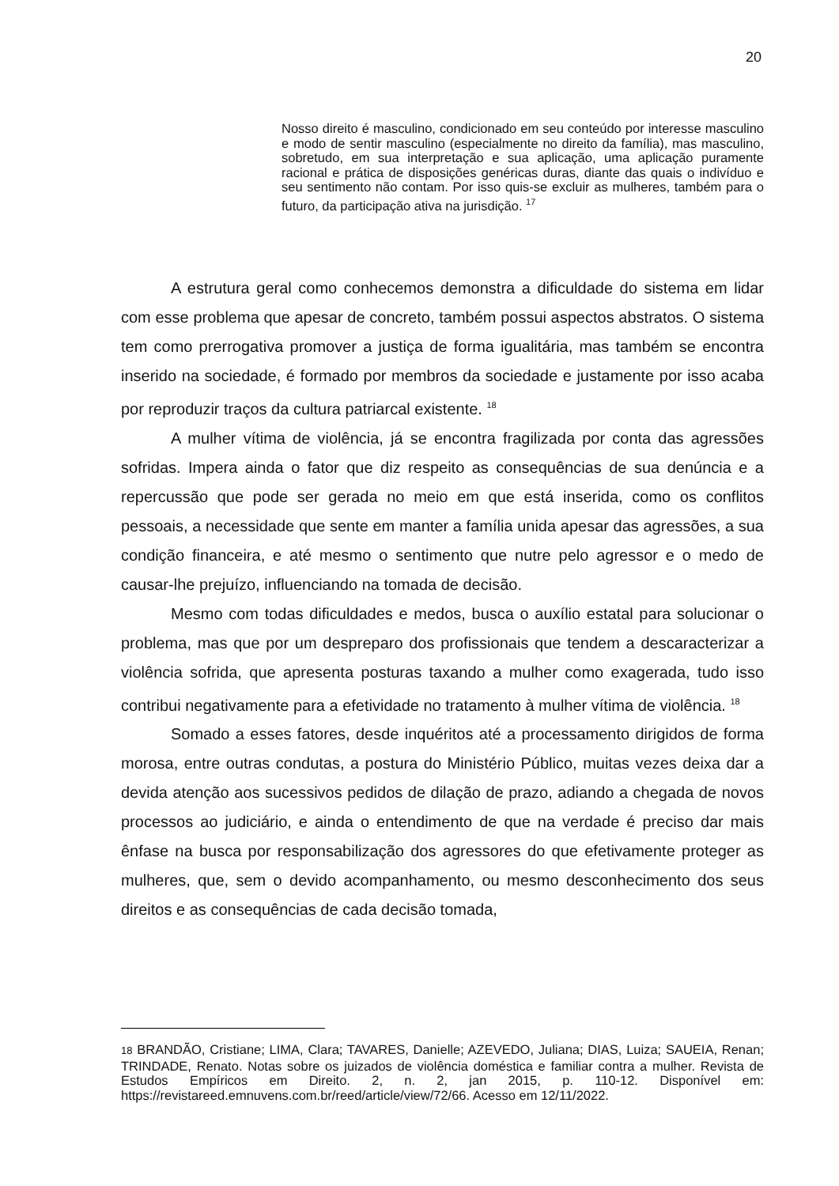20
Nosso direito é masculino, condicionado em seu conteúdo por interesse masculino e modo de sentir masculino (especialmente no direito da família), mas masculino, sobretudo, em sua interpretação e sua aplicação, uma aplicação puramente racional e prática de disposições genéricas duras, diante das quais o indivíduo e seu sentimento não contam. Por isso quis-se excluir as mulheres, também para o futuro, da participação ativa na jurisdição. <sup>17</sup>
A estrutura geral como conhecemos demonstra a dificuldade do sistema em lidar com esse problema que apesar de concreto, também possui aspectos abstratos. O sistema tem como prerrogativa promover a justiça de forma igualitária, mas também se encontra inserido na sociedade, é formado por membros da sociedade e justamente por isso acaba por reproduzir traços da cultura patriarcal existente. <sup>18</sup>
A mulher vítima de violência, já se encontra fragilizada por conta das agressões sofridas. Impera ainda o fator que diz respeito as consequências de sua denúncia e a repercussão que pode ser gerada no meio em que está inserida, como os conflitos pessoais, a necessidade que sente em manter a família unida apesar das agressões, a sua condição financeira, e até mesmo o sentimento que nutre pelo agressor e o medo de causar-lhe prejuízo, influenciando na tomada de decisão.
Mesmo com todas dificuldades e medos, busca o auxílio estatal para solucionar o problema, mas que por um despreparo dos profissionais que tendem a descaracterizar a violência sofrida, que apresenta posturas taxando a mulher como exagerada, tudo isso contribui negativamente para a efetividade no tratamento à mulher vítima de violência. <sup>18</sup>
Somado a esses fatores, desde inquéritos até a processamento dirigidos de forma morosa, entre outras condutas, a postura do Ministério Público, muitas vezes deixa dar a devida atenção aos sucessivos pedidos de dilação de prazo, adiando a chegada de novos processos ao judiciário, e ainda o entendimento de que na verdade é preciso dar mais ênfase na busca por responsabilização dos agressores do que efetivamente proteger as mulheres, que, sem o devido acompanhamento, ou mesmo desconhecimento dos seus direitos e as consequências de cada decisão tomada,
18 BRANDÃO, Cristiane; LIMA, Clara; TAVARES, Danielle; AZEVEDO, Juliana; DIAS, Luiza; SAUEIA, Renan; TRINDADE, Renato. Notas sobre os juizados de violência doméstica e familiar contra a mulher. Revista de Estudos Empíricos em Direito. 2, n. 2, jan 2015, p. 110-12. Disponível em: https://revistareed.emnuvens.com.br/reed/article/view/72/66. Acesso em 12/11/2022.